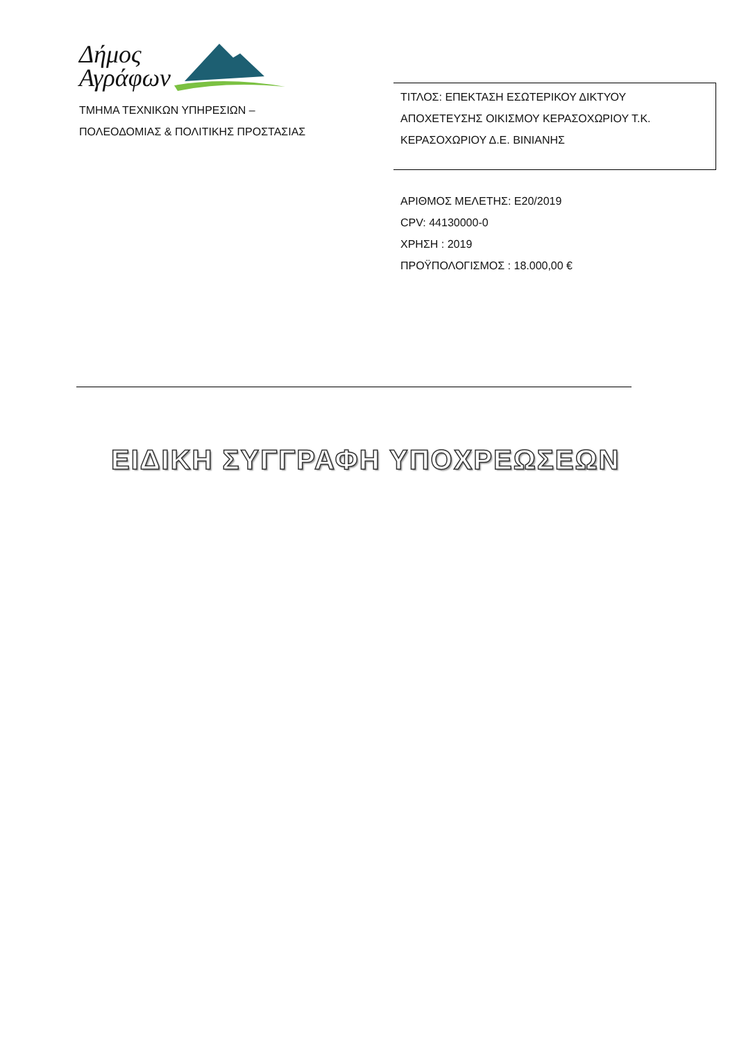Δήμος
Αγράφων
ΤΜΗΜΑ ΤΕΧΝΙΚΩΝ ΥΠΗΡΕΣΙΩΝ –
ΠΟΛΕΟΔΟΜΙΑΣ & ΠΟΛΙΤΙΚΗΣ ΠΡΟΣΤΑΣΙΑΣ
ΤΙΤΛΟΣ: ΕΠΕΚΤΑΣΗ ΕΣΩΤΕΡΙΚΟΥ ΔΙΚΤΥΟΥ ΑΠΟΧΕΤΕΥΣΗΣ ΟΙΚΙΣΜΟΥ ΚΕΡΑΣΟΧΩΡΙΟΥ Τ.Κ. ΚΕΡΑΣΟΧΩΡΙΟΥ Δ.Ε. ΒΙΝΙΑΝΗΣ
ΑΡΙΘΜΟΣ ΜΕΛΕΤΗΣ: Ε20/2019
CPV: 44130000-0
ΧΡΗΣΗ : 2019
ΠΡΟΫΠΟΛΟΓΙΣΜΟΣ : 18.000,00 €
ΕΙΔΙΚΗ ΣΥΓΓΡΑΦΗ ΥΠΟΧΡΕΩΣΕΩΝ